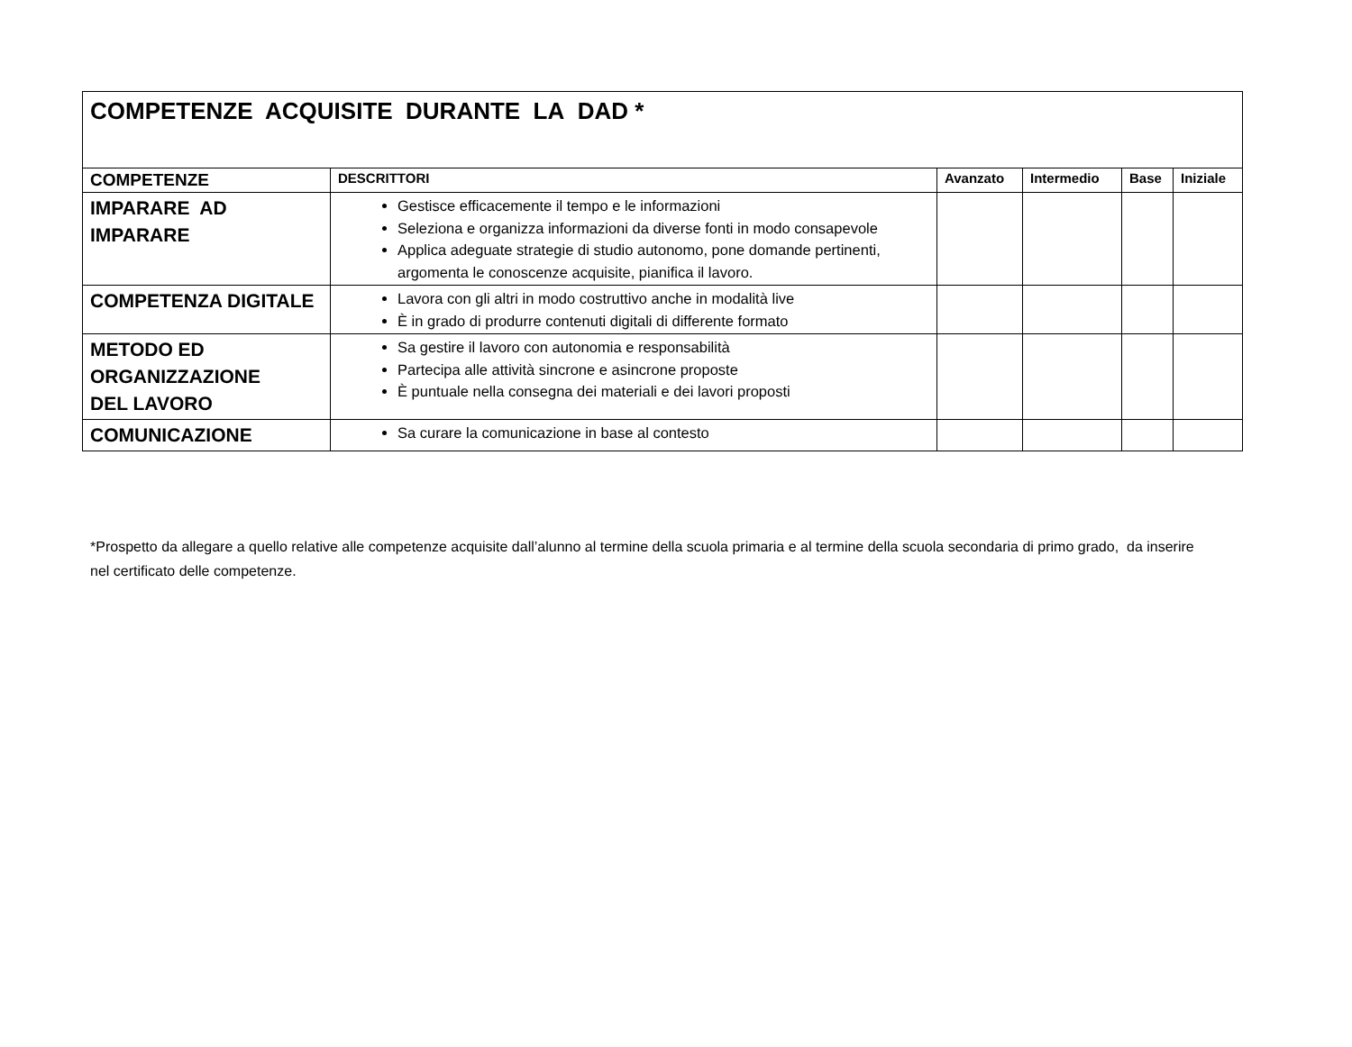| COMPETENZE ACQUISITE DURANTE LA DAD * | | | | | |
| COMPETENZE | DESCRITTORI | Avanzato | Intermedio | Base | Iniziale |
| IMPARARE AD IMPARARE | Gestisce efficacemente il tempo e le informazioni Seleziona e organizza informazioni da diverse fonti in modo consapevole Applica adeguate strategie di studio autonomo, pone domande pertinenti, argomenta le conoscenze acquisite, pianifica il lavoro. | | | | |
| COMPETENZA DIGITALE | Lavora con gli altri in modo costruttivo anche in modalità live È in grado di produrre contenuti digitali di differente formato | | | | |
| METODO ED ORGANIZZAZIONE DEL LAVORO | Sa gestire il lavoro con autonomia e responsabilità Partecipa alle attività sincrone e asincrone proposte È puntuale nella consegna dei materiali e dei lavori proposti | | | | |
| COMUNICAZIONE | Sa curare la comunicazione in base al contesto | | | | |
*Prospetto da allegare a quello relative alle competenze acquisite dall’alunno al termine della scuola primaria e al termine della scuola secondaria di primo grado, da inserire nel certificato delle competenze.